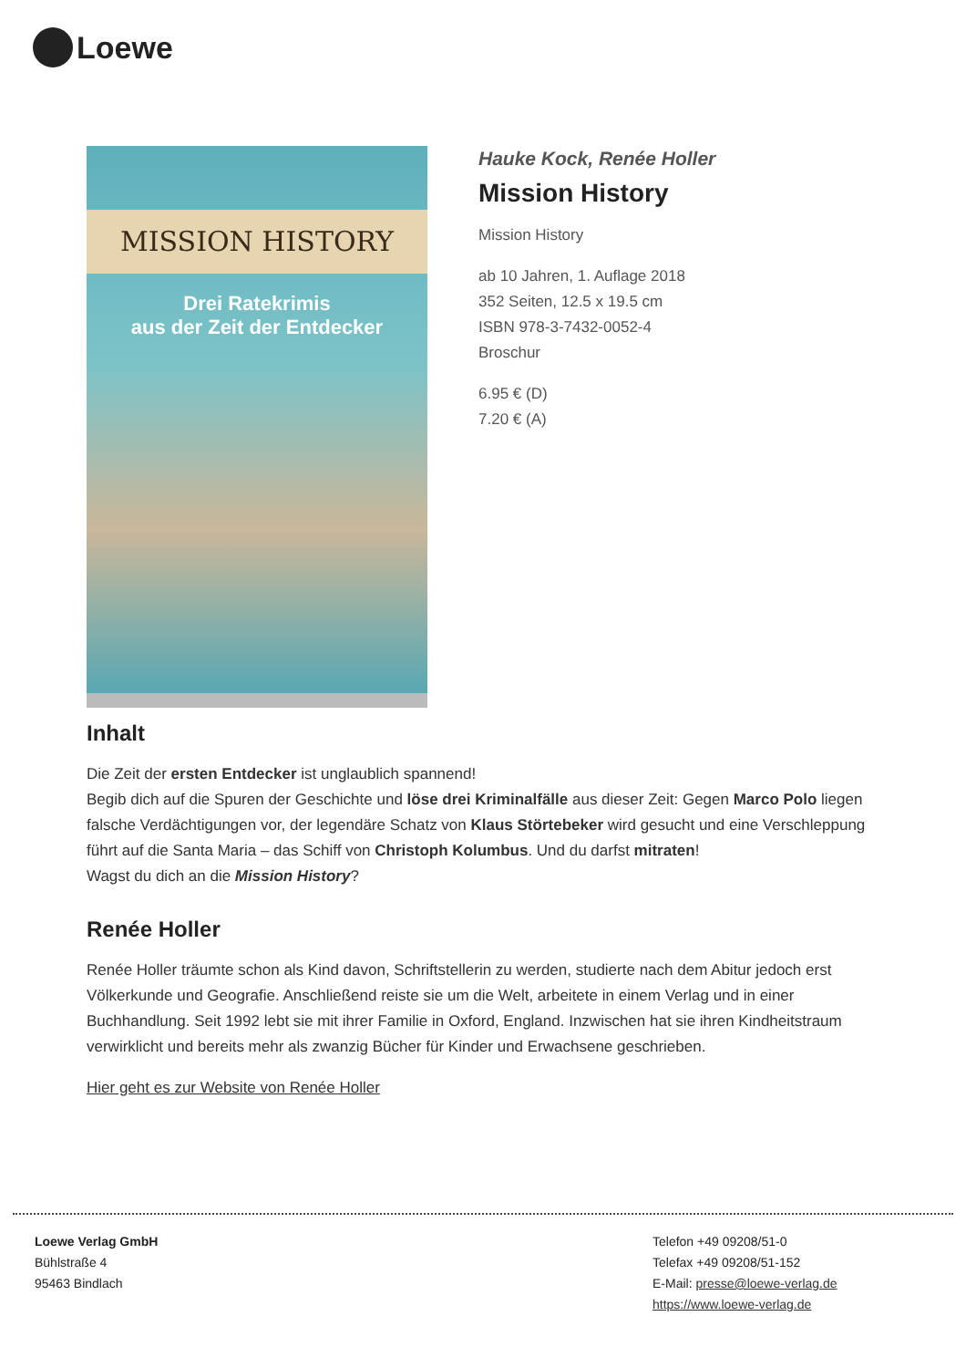Loewe
MISSION HISTORY
Drei Ratekrimis
aus der Zeit der Entdecker
Hauke Kock, Renée Holler
Mission History
Mission History
ab 10 Jahren, 1. Auflage 2018
352 Seiten, 12.5 x 19.5 cm
ISBN 978-3-7432-0052-4
Broschur
6.95 € (D)
7.20 € (A)
Inhalt
Die Zeit der ersten Entdecker ist unglaublich spannend!
Begib dich auf die Spuren der Geschichte und löse drei Kriminalfälle aus dieser Zeit: Gegen Marco Polo liegen falsche Verdächtigungen vor, der legendäre Schatz von Klaus Störtebeker wird gesucht und eine Verschleppung führt auf die Santa Maria – das Schiff von Christoph Kolumbus. Und du darfst mitraten!
Wagst du dich an die Mission History?
Renée Holler
Renée Holler träumte schon als Kind davon, Schriftstellerin zu werden, studierte nach dem Abitur jedoch erst Völkerkunde und Geografie. Anschließend reiste sie um die Welt, arbeitete in einem Verlag und in einer Buchhandlung. Seit 1992 lebt sie mit ihrer Familie in Oxford, England. Inzwischen hat sie ihren Kindheitstraum verwirklicht und bereits mehr als zwanzig Bücher für Kinder und Erwachsene geschrieben.
Hier geht es zur Website von Renée Holler
Loewe Verlag GmbH
Bühlstraße 4
95463 Bindlach
Telefon +49 09208/51-0
Telefax +49 09208/51-152
E-Mail: presse@loewe-verlag.de
https://www.loewe-verlag.de